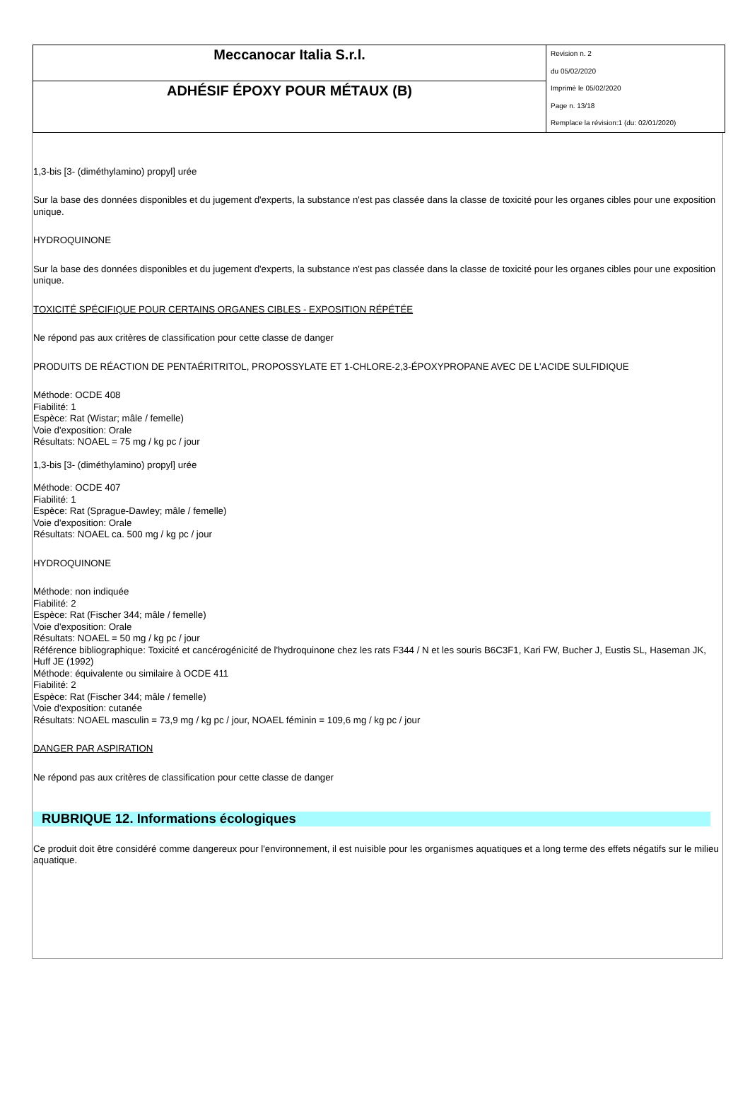| Meccanocar Italia S.r.l. | Revision n. 2 du 05/02/2020 Imprimè le 05/02/2020 Page n. 13/18 Remplace la révision:1 (du: 02/01/2020) |
| ADHÉSIF ÉPOXY POUR MÉTAUX (B) | |
1,3-bis [3- (diméthylamino) propyl] urée
Sur la base des données disponibles et du jugement d'experts, la substance n'est pas classée dans la classe de toxicité pour les organes cibles pour une exposition unique.
HYDROQUINONE
Sur la base des données disponibles et du jugement d'experts, la substance n'est pas classée dans la classe de toxicité pour les organes cibles pour une exposition unique.
TOXICITÉ SPÉCIFIQUE POUR CERTAINS ORGANES CIBLES - EXPOSITION RÉPÉTÉE
Ne répond pas aux critères de classification pour cette classe de danger
PRODUITS DE RÉACTION DE PENTAÉRITRITOL, PROPOSSYLATE ET 1-CHLORE-2,3-ÉPOXYPROPANE AVEC DE L'ACIDE SULFIDIQUE
Méthode: OCDE 408
Fiabilité: 1
Espèce: Rat (Wistar; mâle / femelle)
Voie d'exposition: Orale
Résultats: NOAEL = 75 mg / kg pc / jour
1,3-bis [3- (diméthylamino) propyl] urée
Méthode: OCDE 407
Fiabilité: 1
Espèce: Rat (Sprague-Dawley; mâle / femelle)
Voie d'exposition: Orale
Résultats: NOAEL ca. 500 mg / kg pc / jour
HYDROQUINONE
Méthode: non indiquée
Fiabilité: 2
Espèce: Rat (Fischer 344; mâle / femelle)
Voie d'exposition: Orale
Résultats: NOAEL = 50 mg / kg pc / jour
Référence bibliographique: Toxicité et cancérogénicité de l'hydroquinone chez les rats F344 / N et les souris B6C3F1, Kari FW, Bucher J, Eustis SL, Haseman JK, Huff JE (1992)
Méthode: équivalente ou similaire à OCDE 411
Fiabilité: 2
Espèce: Rat (Fischer 344; mâle / femelle)
Voie d'exposition: cutanée
Résultats: NOAEL masculin = 73,9 mg / kg pc / jour, NOAEL féminin = 109,6 mg / kg pc / jour
DANGER PAR ASPIRATION
Ne répond pas aux critères de classification pour cette classe de danger
RUBRIQUE 12. Informations écologiques
Ce produit doit être considéré comme dangereux pour l'environnement, il est nuisible pour les organismes aquatiques et a long terme des effets négatifs sur le milieu aquatique.